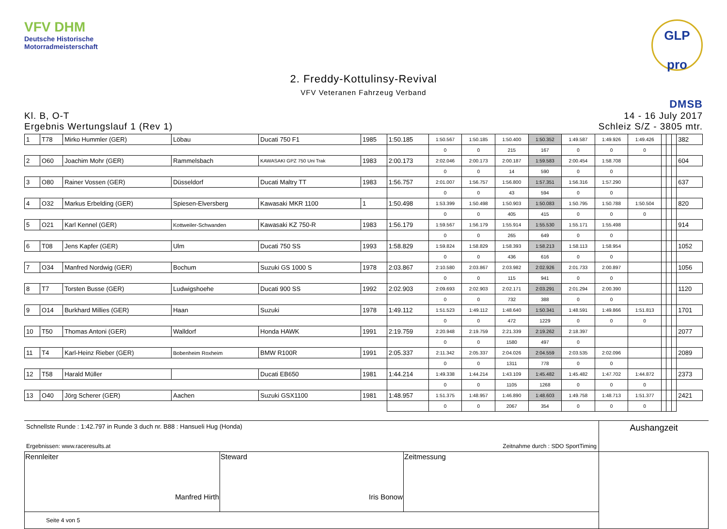VFV DHM
Deutsche Historische
Motorradmeisterschaft
GLP pro
2. Freddy-Kottulinsy-Revival
VFV Veteranen Fahrzeug Verband
Kl. B, O-T
Ergebnis Wertungslauf 1 (Rev 1)
DMSB
14 - 16 July 2017
Schleiz S/Z - 3805 mtr.
| 1 | T78 | Mirko Hummler (GER) | Löbau | Ducati 750 F1 | 1985 | 1:50.185 | 1:50.567 | 1:50.185 | 1:50.400 | 1:50.352 | 1:49.587 | 1:49.926 | 1:49.426 | | | | 382 |
| | | | | | | | 0 | 0 | 215 | 167 | 0 | 0 | 0 | | | | |
| 2 | O60 | Joachim Mohr (GER) | Rammelsbach | KAWASAKI GPZ 750 Uni Trak | 1983 | 2:00.173 | 2:02.046 | 2:00.173 | 2:00.187 | 1:59.583 | 2:00.454 | 1:58.708 | | | | | 604 |
| | | | | | | | 0 | 0 | 14 | 590 | 0 | 0 | | | | | |
| 3 | O80 | Rainer Vossen (GER) | Düsseldorf | Ducati Maltry TT | 1983 | 1:56.757 | 2:01.007 | 1:56.757 | 1:56.800 | 1:57.351 | 1:56.316 | 1:57.290 | | | | | 637 |
| | | | | | | | 0 | 0 | 43 | 594 | 0 | 0 | | | | | |
| 4 | O32 | Markus Erbelding (GER) | Spiesen-Elversberg | Kawasaki MKR 1100 | 1 | 1:50.498 | 1:53.399 | 1:50.498 | 1:50.903 | 1:50.083 | 1:50.795 | 1:50.788 | 1:50.504 | | | | 820 |
| | | | | | | | 0 | 0 | 405 | 415 | 0 | 0 | 0 | | | | |
| 5 | O21 | Karl Kennel (GER) | Kottweiler-Schwanden | Kawasaki KZ 750-R | 1983 | 1:56.179 | 1:59.567 | 1:56.179 | 1:55.914 | 1:55.530 | 1:55.171 | 1:55.498 | | | | | 914 |
| | | | | | | | 0 | 0 | 265 | 649 | 0 | 0 | | | | | |
| 6 | T08 | Jens Kapfer (GER) | Ulm | Ducati 750 SS | 1993 | 1:58.829 | 1:59.824 | 1:58.829 | 1:58.393 | 1:58.213 | 1:58.113 | 1:58.954 | | | | | 1052 |
| | | | | | | | 0 | 0 | 436 | 616 | 0 | 0 | | | | | |
| 7 | O34 | Manfred Nordwig (GER) | Bochum | Suzuki GS 1000 S | 1978 | 2:03.867 | 2:10.580 | 2:03.867 | 2:03.982 | 2:02.926 | 2:01.733 | 2:00.897 | | | | | 1056 |
| | | | | | | | 0 | 0 | 115 | 941 | 0 | 0 | | | | | |
| 8 | T7 | Torsten Busse (GER) | Ludwigshoehe | Ducati 900 SS | 1992 | 2:02.903 | 2:09.693 | 2:02.903 | 2:02.171 | 2:03.291 | 2:01.294 | 2:00.390 | | | | | 1120 |
| | | | | | | | 0 | 0 | 732 | 388 | 0 | 0 | | | | | |
| 9 | O14 | Burkhard Millies (GER) | Haan | Suzuki | 1978 | 1:49.112 | 1:51.523 | 1:49.112 | 1:48.640 | 1:50.341 | 1:48.591 | 1:49.866 | 1:51.813 | | | | 1701 |
| | | | | | | | 0 | 0 | 472 | 1229 | 0 | 0 | 0 | | | | |
| 10 | T50 | Thomas Antoni (GER) | Walldorf | Honda HAWK | 1991 | 2:19.759 | 2:20.948 | 2:19.759 | 2:21.339 | 2:19.262 | 2:18.397 | | | | | | 2077 |
| | | | | | | | 0 | 0 | 1580 | 497 | 0 | | | | | | |
| 11 | T4 | Karl-Heinz Rieber (GER) | Bobenheim Roxheim | BMW R100R | 1991 | 2:05.337 | 2:11.342 | 2:05.337 | 2:04.026 | 2:04.559 | 2:03.535 | 2:02.096 | | | | | 2089 |
| | | | | | | | 0 | 0 | 1311 | 778 | 0 | 0 | | | | | |
| 12 | T58 | Harald Müller | | Ducati EB650 | 1981 | 1:44.214 | 1:49.338 | 1:44.214 | 1:43.109 | 1:45.482 | 1:45.482 | 1:47.702 | 1:44.872 | | | | 2373 |
| | | | | | | | 0 | 0 | 1105 | 1268 | 0 | 0 | 0 | | | | |
| 13 | O40 | Jörg Scherer (GER) | Aachen | Suzuki GSX1100 | 1981 | 1:48.957 | 1:51.375 | 1:48.957 | 1:46.890 | 1:48.603 | 1:49.758 | 1:48.713 | 1:51.377 | | | | 2421 |
| | | | | | | | 0 | 0 | 2067 | 354 | 0 | 0 | 0 | | | | |
Schnellste Runde : 1:42.797 in Runde 3 duch nr. B88 : Hansueli Hug (Honda)
Ergebnissen: www.raceresults.at Zeitnahme durch : SDO SportTiming
Aushangzeit
| Rennleiter Manfred Hirth | Steward Iris Bonow | Zeitmessung | |
| Seite 4 von 5 | | | |